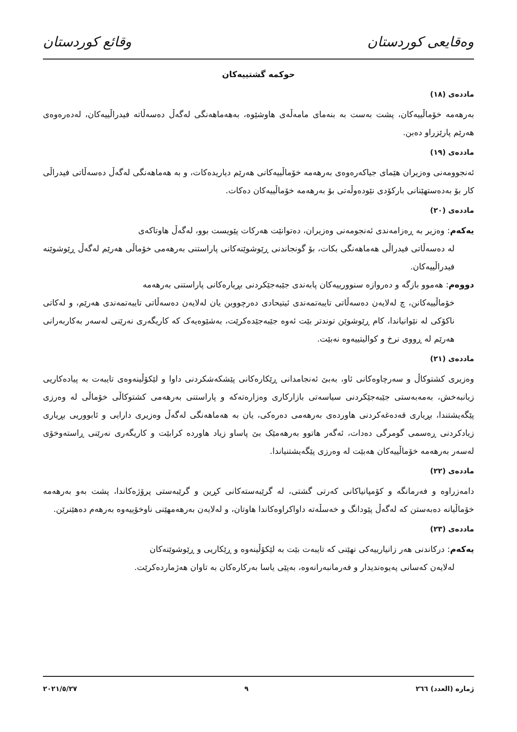وەقایعی کوردستان وقائع كوردستان
حوکمە گشتییەکان
ماددەی (١٨)
بەرهەمە خۆماڵییەکان، پشت بەست بە بنەمای مامەڵەی هاوشێوە، بەهەماهەنگی لەگەڵ دەسەڵاتە فیدراڵییەکان، لەدەرەوەی هەرێم پارێزراو دەبن.
ماددەی (١٩)
ئەنجوومەنی وەزیران هێمای جیاکەرەوەی بەرهەمە خۆماڵییەکانی هەرێم دیاریدەکات، و بە هەماهەنگی لەگەڵ دەسەڵاتی فیدراڵی کار بۆ بەدەستهێنانی بارکۆدی نێودەوڵەتی بۆ بەرهەمە خۆماڵییەکان دەکات.
ماددەی (٢٠)
یەکەم: وەزیر بە ڕەزامەندی ئەنجومەنی وەزیران، دەتوانێت هەرکات پێویست بوو، لەگەڵ هاوتاکەی
لە دەسەڵاتی فیدراڵی هەماهەنگی بکات، بۆ گونجاندنی ڕێوشوێنەکانی پاراستنی بەرهەمی خۆماڵی هەرێم لەگەڵ ڕێوشوێنە فیدراڵییەکان.
دووەم: هەموو بازگە و دەروازە سنوورییەکان پابەندی جێبەجێکردنی بڕیارەکانی پاراستنی بەرهەمە
خۆماڵییەکانن، چ لەلایەن دەسەڵاتی تایبەتمەندی ئیتیحادی دەرچووبن یان لەلایەن دەسەڵاتی تایبەتمەندی هەرێم، و لەکاتی ناکۆکی لە نێوانیاندا، کام ڕێوشوێن توندتر بێت ئەوە جێبەجێدەکرێت، بەشێوەیەک کە کاریگەری نەرێنی لەسەر بەکاربەرانی هەرێم لە ڕووی نرخ و کوالیتییەوە نەبێت.
ماددەی (٢١)
وەزیری کشتوکاڵ و سەرچاوەکانی ئاو، بەبێ ئەنجامدانی ڕێکارەکانی پێشکەشکردنی داوا و لێکۆڵینەوەی تایبەت بە پیادەکاریی زیانبەخش، بەمەبەستی جێبەجێکردنی سیاسەتی بازارکاری وەزارەتەکە و پاراستنی بەرهەمی کشتوکاڵی خۆماڵی لە وەرزی پێگەیشتندا، بڕیاری قەدەغەکردنی هاوردەی بەرهەمی دەرەکی، یان بە هەماهەنگی لەگەڵ وەزیری دارایی و ئابووریی بڕیاری زیادکردنی ڕەسمی گومرگی دەدات، ئەگەر هاتوو بەرهەمێک بێ پاساو زیاد هاوردە کرابێت و کاریگەری نەرێنی ڕاستەوخۆی لەسەر بەرهەمە خۆماڵییەکان هەبێت لە وەرزی پێگەیشتنیاندا.
ماددەی (٢٢)
دامەزراوە و فەرمانگە و کۆمپانیاکانی کەرتی گشتی، لە گرێبەستەکانی کڕین و گرێبەستی پرۆژەکاندا، پشت بەو بەرهەمە خۆماڵیانە دەبەستن کە لەگەڵ پێودانگ و خەسڵەتە داواکراوەکاندا هاوتان، و لەلایەن بەرهەمهێنی ناوخۆییەوە بەرهەم دەهێنرێن.
ماددەی (٢٣)
یەکەم: درکاندنی هەر زانیارییەکی نهێنی کە تایبەت بێت بە لێکۆڵینەوە و ڕێکاریی و ڕێوشوێنەکان
لەلایەن کەسانی پەیوەندیدار و فەرمانبەرانەوە، بەپێی یاسا بەرکارەکان بە تاوان هەژماردەکرێت.
ژمارە (العدد) ٢٦٦ ٩ ٢٠٢١/٥/٢٧